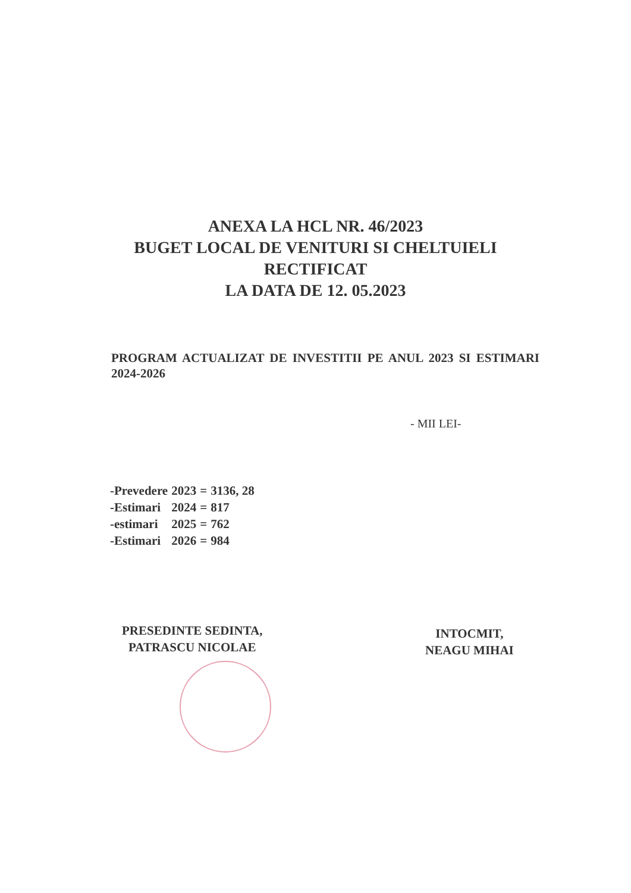ANEXA LA HCL NR. 46/2023
BUGET LOCAL DE VENITURI SI CHELTUIELI
RECTIFICAT
LA DATA DE 12. 05.2023
PROGRAM ACTUALIZAT DE INVESTITII PE ANUL 2023 SI ESTIMARI 2024-2026
- MII LEI-
| -Prevedere | 2023 | = | 3136, 28 |
| -Estimari | 2024 | = | 817 |
| -estimari | 2025 | = | 762 |
| -Estimari | 2026 | = | 984 |
PRESEDINTE SEDINTA,
PATRASCU NICOLAE
INTOCMIT,
NEAGU MIHAI